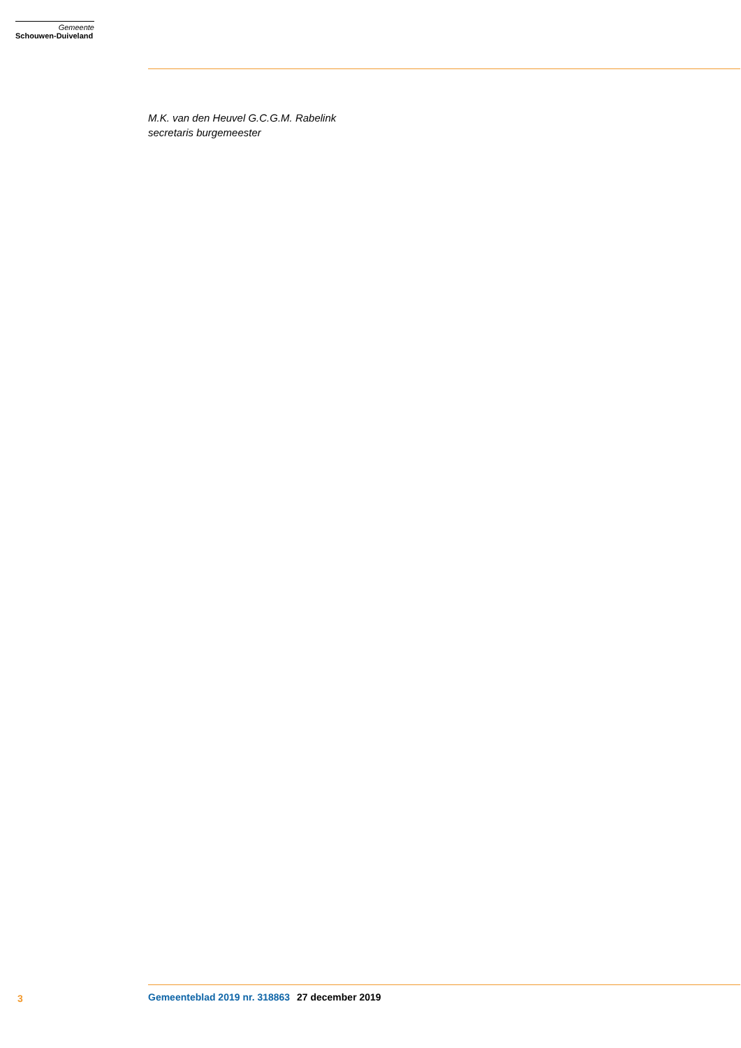Gemeente
Schouwen-Duiveland
M.K. van den Heuvel G.C.G.M. Rabelink
secretaris burgemeester
3 Gemeenteblad 2019 nr. 318863 27 december 2019